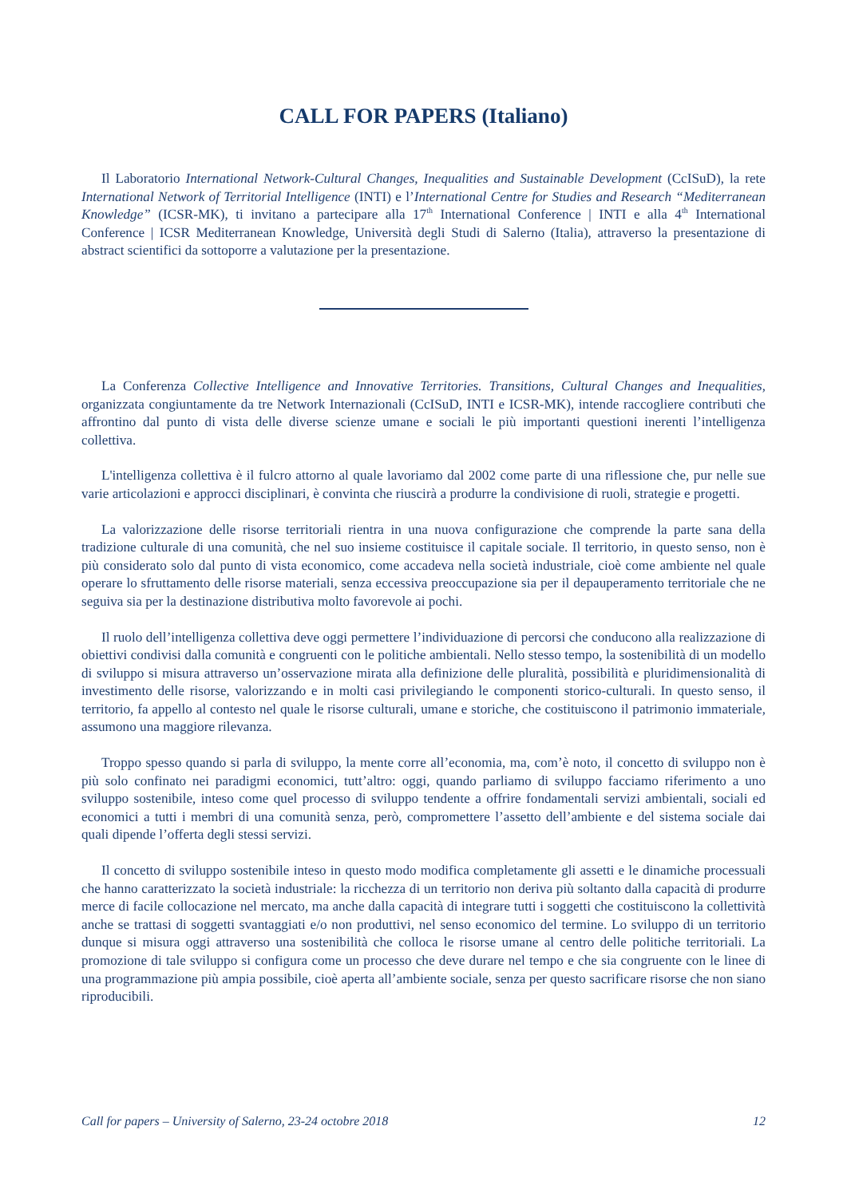CALL FOR PAPERS (Italiano)
Il Laboratorio International Network-Cultural Changes, Inequalities and Sustainable Development (CcISuD), la rete International Network of Territorial Intelligence (INTI) e l’International Centre for Studies and Research “Mediterranean Knowledge” (ICSR-MK), ti invitano a partecipare alla 17<sup>th</sup> International Conference | INTI e alla 4<sup>th</sup> International Conference | ICSR Mediterranean Knowledge, Università degli Studi di Salerno (Italia), attraverso la presentazione di abstract scientifici da sottoporre a valutazione per la presentazione.
La Conferenza Collective Intelligence and Innovative Territories. Transitions, Cultural Changes and Inequalities, organizzata congiuntamente da tre Network Internazionali (CcISuD, INTI e ICSR-MK), intende raccogliere contributi che affrontino dal punto di vista delle diverse scienze umane e sociali le più importanti questioni inerenti l’intelligenza collettiva.
L'intelligenza collettiva è il fulcro attorno al quale lavoriamo dal 2002 come parte di una riflessione che, pur nelle sue varie articolazioni e approcci disciplinari, è convinta che riuscirà a produrre la condivisione di ruoli, strategie e progetti.
La valorizzazione delle risorse territoriali rientra in una nuova configurazione che comprende la parte sana della tradizione culturale di una comunità, che nel suo insieme costituisce il capitale sociale. Il territorio, in questo senso, non è più considerato solo dal punto di vista economico, come accadeva nella società industriale, cioè come ambiente nel quale operare lo sfruttamento delle risorse materiali, senza eccessiva preoccupazione sia per il depauperamento territoriale che ne seguiva sia per la destinazione distributiva molto favorevole ai pochi.
Il ruolo dell’intelligenza collettiva deve oggi permettere l’individuazione di percorsi che conducono alla realizzazione di obiettivi condivisi dalla comunità e congruenti con le politiche ambientali. Nello stesso tempo, la sostenibilità di un modello di sviluppo si misura attraverso un’osservazione mirata alla definizione delle pluralità, possibilità e pluridimensionalità di investimento delle risorse, valorizzando e in molti casi privilegiando le componenti storico-culturali. In questo senso, il territorio, fa appello al contesto nel quale le risorse culturali, umane e storiche, che costituiscono il patrimonio immateriale, assumono una maggiore rilevanza.
Troppo spesso quando si parla di sviluppo, la mente corre all’economia, ma, com’è noto, il concetto di sviluppo non è più solo confinato nei paradigmi economici, tutt’altro: oggi, quando parliamo di sviluppo facciamo riferimento a uno sviluppo sostenibile, inteso come quel processo di sviluppo tendente a offrire fondamentali servizi ambientali, sociali ed economici a tutti i membri di una comunità senza, però, compromettere l’assetto dell’ambiente e del sistema sociale dai quali dipende l’offerta degli stessi servizi.
Il concetto di sviluppo sostenibile inteso in questo modo modifica completamente gli assetti e le dinamiche processuali che hanno caratterizzato la società industriale: la ricchezza di un territorio non deriva più soltanto dalla capacità di produrre merce di facile collocazione nel mercato, ma anche dalla capacità di integrare tutti i soggetti che costituiscono la collettività anche se trattasi di soggetti svantaggiati e/o non produttivi, nel senso economico del termine. Lo sviluppo di un territorio dunque si misura oggi attraverso una sostenibilità che colloca le risorse umane al centro delle politiche territoriali. La promozione di tale sviluppo si configura come un processo che deve durare nel tempo e che sia congruente con le linee di una programmazione più ampia possibile, cioè aperta all’ambiente sociale, senza per questo sacrificare risorse che non siano riproducibili.
Call for papers – University of Salerno, 23-24 octobre 2018 12